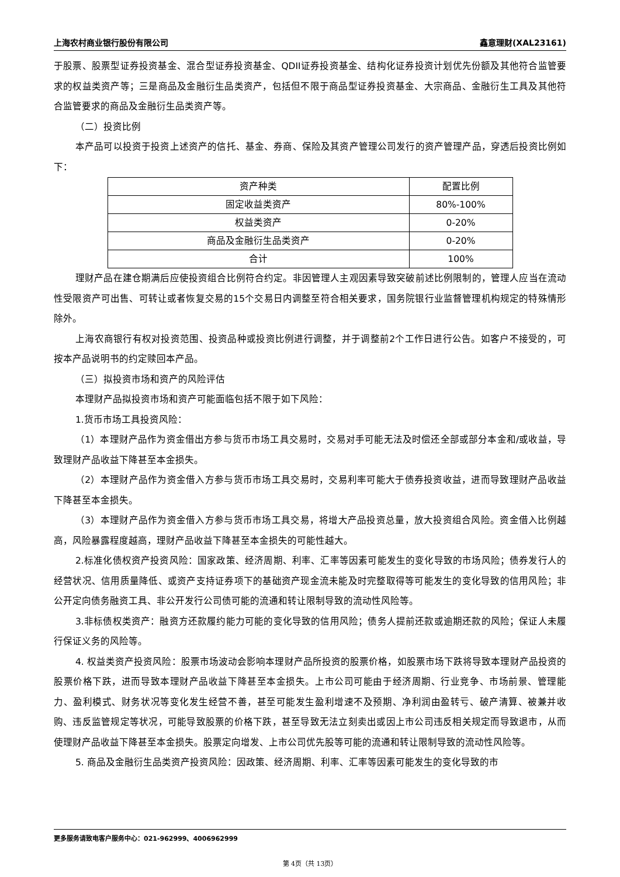上海农村商业银行股份有限公司 鑫意理财(XAL23161)
于股票、股票型证券投资基金、混合型证券投资基金、QDII证券投资基金、结构化证券投资计划优先份额及其他符合监管要求的权益类资产等；三是商品及金融衍生品类资产，包括但不限于商品型证券投资基金、大宗商品、金融衍生工具及其他符合监管要求的商品及金融衍生品类资产等。
（二）投资比例
本产品可以投资于投资上述资产的信托、基金、券商、保险及其资产管理公司发行的资产管理产品，穿透后投资比例如下：
| 资产种类 | 配置比例 |
| 固定收益类资产 | 80%-100% |
| 权益类资产 | 0-20% |
| 商品及金融衍生品类资产 | 0-20% |
| 合计 | 100% |
理财产品在建仓期满后应使投资组合比例符合约定。非因管理人主观因素导致突破前述比例限制的，管理人应当在流动性受限资产可出售、可转让或者恢复交易的15个交易日内调整至符合相关要求，国务院银行业监督管理机构规定的特殊情形除外。
上海农商银行有权对投资范围、投资品种或投资比例进行调整，并于调整前2个工作日进行公告。如客户不接受的，可按本产品说明书的约定赎回本产品。
（三）拟投资市场和资产的风险评估
本理财产品拟投资市场和资产可能面临包括不限于如下风险：
1.货币市场工具投资风险：
（1）本理财产品作为资金借出方参与货币市场工具交易时，交易对手可能无法及时偿还全部或部分本金和/或收益，导致理财产品收益下降甚至本金损失。
（2）本理财产品作为资金借入方参与货币市场工具交易时，交易利率可能大于债券投资收益，进而导致理财产品收益下降甚至本金损失。
（3）本理财产品作为资金借入方参与货币市场工具交易，将增大产品投资总量，放大投资组合风险。资金借入比例越高，风险暴露程度越高，理财产品收益下降甚至本金损失的可能性越大。
2.标准化债权资产投资风险：国家政策、经济周期、利率、汇率等因素可能发生的变化导致的市场风险；债券发行人的经营状况、信用质量降低、或资产支持证券项下的基础资产现金流未能及时完整取得等可能发生的变化导致的信用风险；非公开定向债务融资工具、非公开发行公司债可能的流通和转让限制导致的流动性风险等。
3.非标债权类资产：融资方还款履约能力可能的变化导致的信用风险；债务人提前还款或逾期还款的风险；保证人未履行保证义务的风险等。
4. 权益类资产投资风险：股票市场波动会影响本理财产品所投资的股票价格，如股票市场下跌将导致本理财产品投资的股票价格下跌，进而导致本理财产品收益下降甚至本金损失。上市公司可能由于经济周期、行业竞争、市场前景、管理能力、盈利模式、财务状况等变化发生经营不善，甚至可能发生盈利增速不及预期、净利润由盈转亏、破产清算、被兼并收购、违反监管规定等状况，可能导致股票的价格下跌，甚至导致无法立刻卖出或因上市公司违反相关规定而导致退市，从而使理财产品收益下降甚至本金损失。股票定向增发、上市公司优先股等可能的流通和转让限制导致的流动性风险等。
5. 商品及金融衍生品类资产投资风险：因政策、经济周期、利率、汇率等因素可能发生的变化导致的市
更多服务请致电客户服务中心：021-962999、4006962999
第 4页（共 13页）